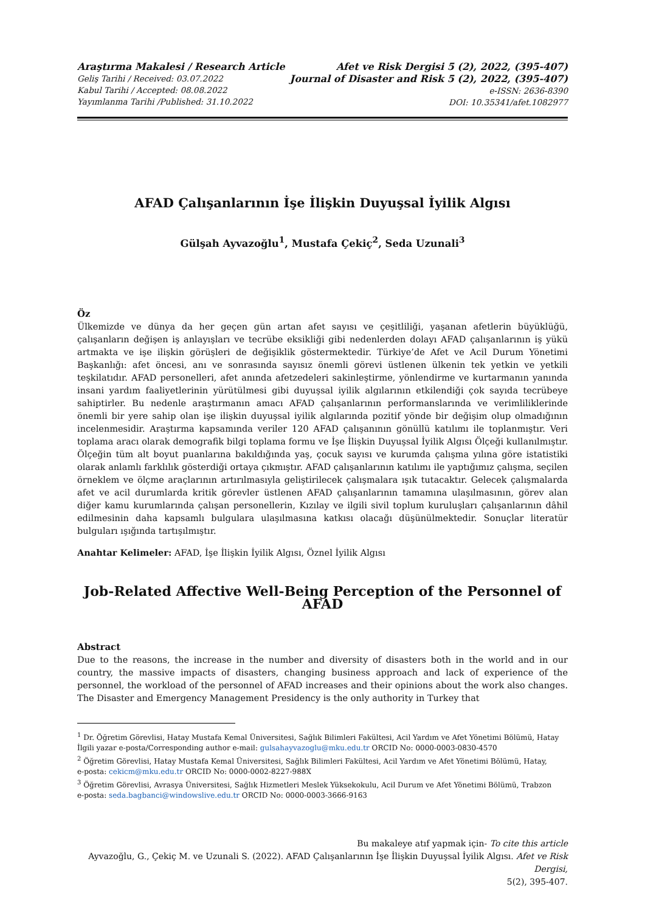Araştırma Makalesi / Research Article
Geliş Tarihi / Received: 03.07.2022
Kabul Tarihi / Accepted: 08.08.2022
Yayımlanma Tarihi /Published: 31.10.2022
Afet ve Risk Dergisi 5 (2), 2022, (395-407)
Journal of Disaster and Risk 5 (2), 2022, (395-407)
e-ISSN: 2636-8390
DOI: 10.35341/afet.1082977
AFAD Çalışanlarının İşe İlişkin Duyuşsal İyilik Algısı
Gülşah Ayvazoğlu<sup>1</sup>, Mustafa Çekiç<sup>2</sup>, Seda Uzunali<sup>3</sup>
Öz
Ülkemizde ve dünya da her geçen gün artan afet sayısı ve çeşitliliği, yaşanan afetlerin büyüklüğü, çalışanların değişen iş anlayışları ve tecrübe eksikliği gibi nedenlerden dolayı AFAD çalışanlarının iş yükü artmakta ve işe ilişkin görüşleri de değişiklik göstermektedir. Türkiye’de Afet ve Acil Durum Yönetimi Başkanlığı: afet öncesi, anı ve sonrasında sayısız önemli görevi üstlenen ülkenin tek yetkin ve yetkili teşkilatıdır. AFAD personelleri, afet anında afetzedeleri sakinleştirme, yönlendirme ve kurtarmanın yanında insani yardım faaliyetlerinin yürütülmesi gibi duyuşsal iyilik algılarının etkilendiği çok sayıda tecrübeye sahiptirler. Bu nedenle araştırmanın amacı AFAD çalışanlarının performanslarında ve verimliliklerinde önemli bir yere sahip olan işe ilişkin duyuşsal iyilik algılarında pozitif yönde bir değişim olup olmadığının incelenmesidir. Araştırma kapsamında veriler 120 AFAD çalışanının gönüllü katılımı ile toplanmıştır. Veri toplama aracı olarak demografik bilgi toplama formu ve İşe İlişkin Duyuşsal İyilik Algısı Ölçeği kullanılmıştır. Ölçeğin tüm alt boyut puanlarına bakıldığında yaş, çocuk sayısı ve kurumda çalışma yılına göre istatistiki olarak anlamlı farklılık gösterdiği ortaya çıkmıştır. AFAD çalışanlarının katılımı ile yaptığımız çalışma, seçilen örneklem ve ölçme araçlarının artırılmasıyla geliştirilecek çalışmalara ışık tutacaktır. Gelecek çalışmalarda afet ve acil durumlarda kritik görevler üstlenen AFAD çalışanlarının tamamına ulaşılmasının, görev alan diğer kamu kurumlarında çalışan personellerin, Kızılay ve ilgili sivil toplum kuruluşları çalışanlarının dâhil edilmesinin daha kapsamlı bulgulara ulaşılmasına katkısı olacağı düşünülmektedir. Sonuçlar literatür bulguları ışığında tartışılmıştır.
Anahtar Kelimeler: AFAD, İşe İlişkin İyilik Algısı, Öznel İyilik Algısı
Job-Related Affective Well-Being Perception of the Personnel of AFAD
Abstract
Due to the reasons, the increase in the number and diversity of disasters both in the world and in our country, the massive impacts of disasters, changing business approach and lack of experience of the personnel, the workload of the personnel of AFAD increases and their opinions about the work also changes. The Disaster and Emergency Management Presidency is the only authority in Turkey that
<sup>1</sup> Dr. Öğretim Görevlisi, Hatay Mustafa Kemal Üniversitesi, Sağlık Bilimleri Fakültesi, Acil Yardım ve Afet Yönetimi Bölümü, Hatay
İlgili yazar e-posta/Corresponding author e-mail: gulsahayvazoglu@mku.edu.tr ORCID No: 0000-0003-0830-4570
<sup>2</sup> Öğretim Görevlisi, Hatay Mustafa Kemal Üniversitesi, Sağlık Bilimleri Fakültesi, Acil Yardım ve Afet Yönetimi Bölümü, Hatay,
e-posta: cekicm@mku.edu.tr ORCID No: 0000-0002-8227-988X
<sup>3</sup> Öğretim Görevlisi, Avrasya Üniversitesi, Sağlık Hizmetleri Meslek Yüksekokulu, Acil Durum ve Afet Yönetimi Bölümü, Trabzon
e-posta: seda.bagbanci@windowslive.edu.tr ORCID No: 0000-0003-3666-9163
Bu makaleye atıf yapmak için- To cite this article
Ayvazoğlu, G., Çekiç M. ve Uzunali S. (2022). AFAD Çalışanlarının İşe İlişkin Duyuşsal İyilik Algısı. Afet ve Risk Dergisi,
5(2), 395-407.